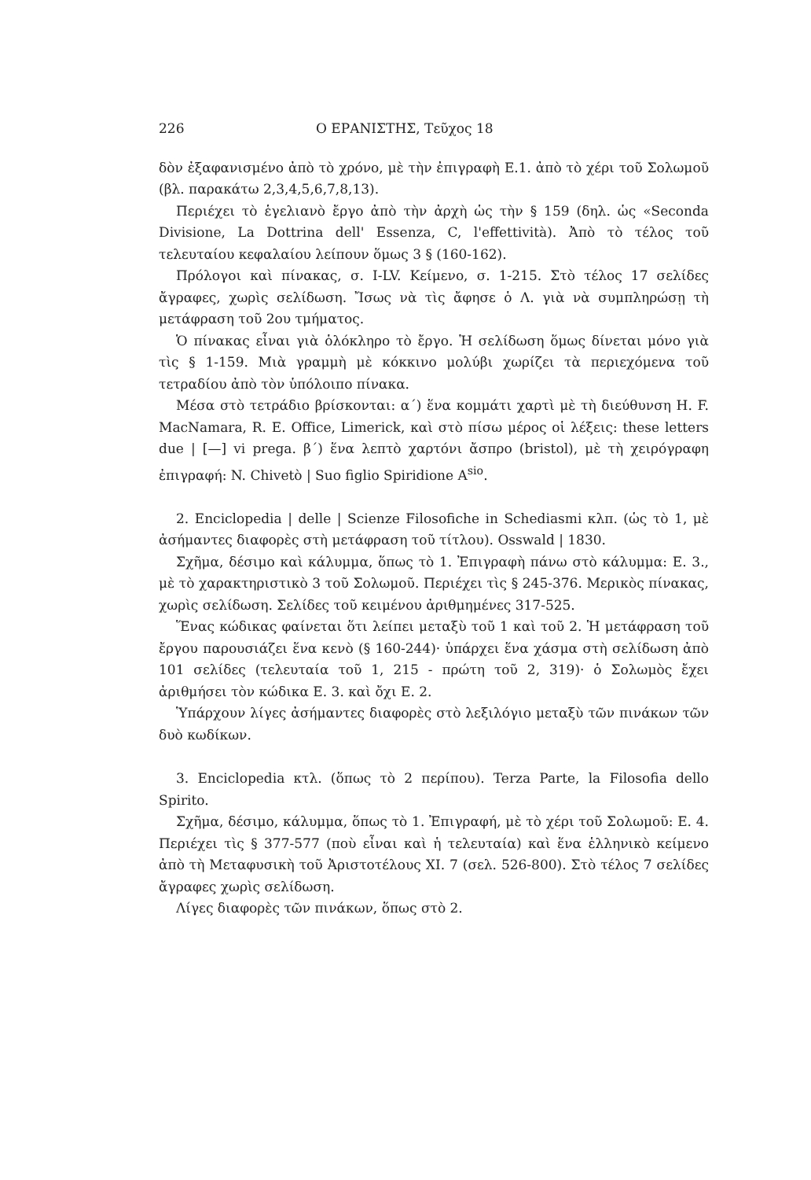226 Ο ΕΡΑΝΙΣΤΗΣ, Τεῦχος 18
δὸν ἐξαφανισμένο ἀπὸ τὸ χρόνο, μὲ τὴν ἐπιγραφὴ Ε.1. ἀπὸ τὸ χέρι τοῦ Σολωμοῦ (βλ. παρακάτω 2,3,4,5,6,7,8,13).
Περιέχει τὸ ἑγελιανὸ ἔργο ἀπὸ τὴν ἀρχὴ ὡς τὴν § 159 (δηλ. ὡς «Seconda Divisione, La Dottrina dell' Essenza, C, l'effettività). Ἀπὸ τὸ τέλος τοῦ τελευταίου κεφαλαίου λείπουν ὅμως 3 § (160-162).
Πρόλογοι καὶ πίνακας, σ. I-LV. Κείμενο, σ. 1-215. Στὸ τέλος 17 σελίδες ἄγραφες, χωρὶς σελίδωση. Ἴσως νὰ τὶς ἄφησε ὁ Λ. γιὰ νὰ συμπληρώσῃ τὴ μετάφραση τοῦ 2ου τμήματος.
Ὁ πίνακας εἶναι γιὰ ὁλόκληρο τὸ ἔργο. Ἡ σελίδωση ὅμως δίνεται μόνο γιὰ τὶς § 1-159. Μιὰ γραμμὴ μὲ κόκκινο μολύβι χωρίζει τὰ περιεχόμενα τοῦ τετραδίου ἀπὸ τὸν ὑπόλοιπο πίνακα.
Μέσα στὸ τετράδιο βρίσκονται: α΄) ἕνα κομμάτι χαρτὶ μὲ τὴ διεύθυνση H. F. MacNamara, R. E. Office, Limerick, καὶ στὸ πίσω μέρος οἱ λέξεις: these letters due | [—] vi prega. β΄) ἕνα λεπτὸ χαρτόνι ἄσπρο (bristol), μὲ τὴ χειρόγραφη ἐπιγραφή: N. Chivetò | Suo figlio Spiridione A<sup>sio</sup>.
2. Enciclopedia | delle | Scienze Filosofiche in Schediasmi κλπ. (ὡς τὸ 1, μὲ ἀσήμαντες διαφορὲς στὴ μετάφραση τοῦ τίτλου). Osswald | 1830.
Σχῆμα, δέσιμο καὶ κάλυμμα, ὅπως τὸ 1. Ἐπιγραφὴ πάνω στὸ κάλυμμα: E. 3., μὲ τὸ χαρακτηριστικὸ 3 τοῦ Σολωμοῦ. Περιέχει τὶς § 245-376. Μερικὸς πίνακας, χωρὶς σελίδωση. Σελίδες τοῦ κειμένου ἀριθμημένες 317-525.
Ἕνας κώδικας φαίνεται ὅτι λείπει μεταξὺ τοῦ 1 καὶ τοῦ 2. Ἡ μετάφραση τοῦ ἔργου παρουσιάζει ἕνα κενὸ (§ 160-244)· ὑπάρχει ἕνα χάσμα στὴ σελίδωση ἀπὸ 101 σελίδες (τελευταία τοῦ 1, 215 - πρώτη τοῦ 2, 319)· ὁ Σολωμὸς ἔχει ἀριθμήσει τὸν κώδικα E. 3. καὶ ὄχι E. 2.
Ὑπάρχουν λίγες ἀσήμαντες διαφορὲς στὸ λεξιλόγιο μεταξὺ τῶν πινάκων τῶν δυὸ κωδίκων.
3. Enciclopedia κτλ. (ὅπως τὸ 2 περίπου). Terza Parte, la Filosofia dello Spirito.
Σχῆμα, δέσιμο, κάλυμμα, ὅπως τὸ 1. Ἐπιγραφή, μὲ τὸ χέρι τοῦ Σολωμοῦ: E. 4. Περιέχει τὶς § 377-577 (ποὺ εἶναι καὶ ἡ τελευταία) καὶ ἕνα ἑλληνικὸ κείμενο ἀπὸ τὴ Μεταφυσικὴ τοῦ Ἀριστοτέλους XI. 7 (σελ. 526-800). Στὸ τέλος 7 σελίδες ἄγραφες χωρὶς σελίδωση.
Λίγες διαφορὲς τῶν πινάκων, ὅπως στὸ 2.